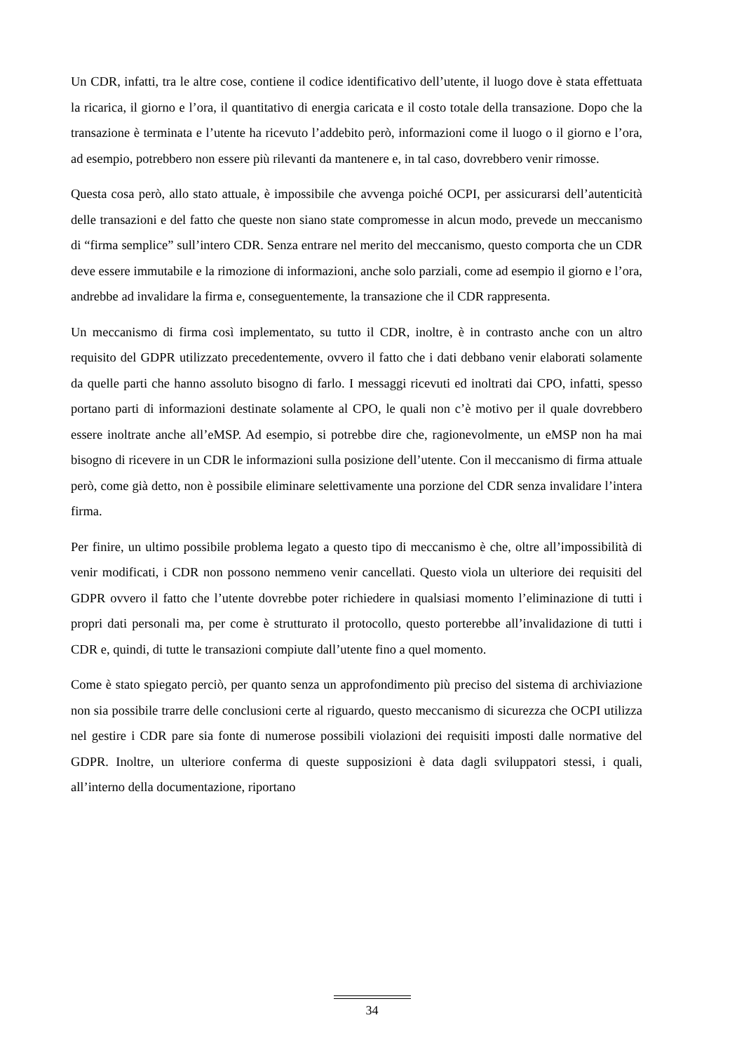Un CDR, infatti, tra le altre cose, contiene il codice identificativo dell’utente, il luogo dove è stata effettuata la ricarica, il giorno e l’ora, il quantitativo di energia caricata e il costo totale della transazione. Dopo che la transazione è terminata e l’utente ha ricevuto l’addebito però, informazioni come il luogo o il giorno e l’ora, ad esempio, potrebbero non essere più rilevanti da mantenere e, in tal caso, dovrebbero venir rimosse.
Questa cosa però, allo stato attuale, è impossibile che avvenga poiché OCPI, per assicurarsi dell’autenticità delle transazioni e del fatto che queste non siano state compromesse in alcun modo, prevede un meccanismo di “firma semplice” sull’intero CDR. Senza entrare nel merito del meccanismo, questo comporta che un CDR deve essere immutabile e la rimozione di informazioni, anche solo parziali, come ad esempio il giorno e l’ora, andrebbe ad invalidare la firma e, conseguentemente, la transazione che il CDR rappresenta.
Un meccanismo di firma così implementato, su tutto il CDR, inoltre, è in contrasto anche con un altro requisito del GDPR utilizzato precedentemente, ovvero il fatto che i dati debbano venir elaborati solamente da quelle parti che hanno assoluto bisogno di farlo. I messaggi ricevuti ed inoltrati dai CPO, infatti, spesso portano parti di informazioni destinate solamente al CPO, le quali non c’è motivo per il quale dovrebbero essere inoltrate anche all’eMSP. Ad esempio, si potrebbe dire che, ragionevolmente, un eMSP non ha mai bisogno di ricevere in un CDR le informazioni sulla posizione dell’utente. Con il meccanismo di firma attuale però, come già detto, non è possibile eliminare selettivamente una porzione del CDR senza invalidare l’intera firma.
Per finire, un ultimo possibile problema legato a questo tipo di meccanismo è che, oltre all’impossibilità di venir modificati, i CDR non possono nemmeno venir cancellati. Questo viola un ulteriore dei requisiti del GDPR ovvero il fatto che l’utente dovrebbe poter richiedere in qualsiasi momento l’eliminazione di tutti i propri dati personali ma, per come è strutturato il protocollo, questo porterebbe all’invalidazione di tutti i CDR e, quindi, di tutte le transazioni compiute dall’utente fino a quel momento.
Come è stato spiegato perciò, per quanto senza un approfondimento più preciso del sistema di archiviazione non sia possibile trarre delle conclusioni certe al riguardo, questo meccanismo di sicurezza che OCPI utilizza nel gestire i CDR pare sia fonte di numerose possibili violazioni dei requisiti imposti dalle normative del GDPR. Inoltre, un ulteriore conferma di queste supposizioni è data dagli sviluppatori stessi, i quali, all’interno della documentazione, riportano
34